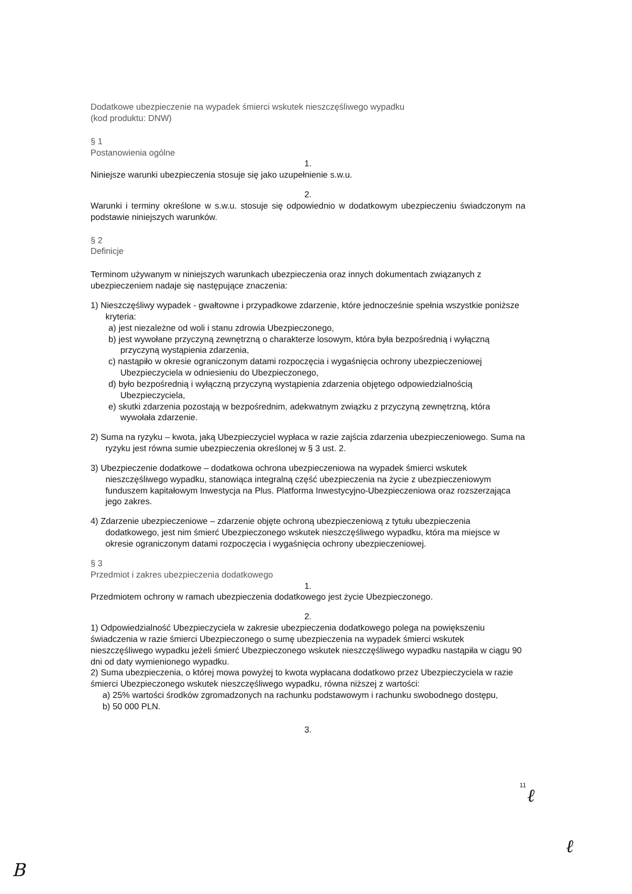Dodatkowe ubezpieczenie na wypadek śmierci wskutek nieszczęśliwego wypadku
(kod produktu: DNW)
§ 1
Postanowienia ogólne
1.
Niniejsze warunki ubezpieczenia stosuje się jako uzupełnienie s.w.u.
2.
Warunki i terminy określone w s.w.u. stosuje się odpowiednio w dodatkowym ubezpieczeniu świadczonym na podstawie niniejszych warunków.
§ 2
Definicje
Terminom używanym w niniejszych warunkach ubezpieczenia oraz innych dokumentach związanych z ubezpieczeniem nadaje się następujące znaczenia:
1) Nieszczęśliwy wypadek - gwałtowne i przypadkowe zdarzenie, które jednocześnie spełnia wszystkie poniższe kryteria:
a) jest niezależne od woli i stanu zdrowia Ubezpieczonego,
b) jest wywołane przyczyną zewnętrzną o charakterze losowym, która była bezpośrednią i wyłączną przyczyną wystąpienia zdarzenia,
c) nastąpiło w okresie ograniczonym datami rozpoczęcia i wygaśnięcia ochrony ubezpieczeniowej Ubezpieczyciela w odniesieniu do Ubezpieczonego,
d) było bezpośrednią i wyłączną przyczyną wystąpienia zdarzenia objętego odpowiedzialnością Ubezpieczyciela,
e) skutki zdarzenia pozostają w bezpośrednim, adekwatnym związku z przyczyną zewnętrzną, która wywołała zdarzenie.
2) Suma na ryzyku – kwota, jaką Ubezpieczyciel wypłaca w razie zajścia zdarzenia ubezpieczeniowego. Suma na ryzyku jest równa sumie ubezpieczenia określonej w § 3 ust. 2.
3) Ubezpieczenie dodatkowe – dodatkowa ochrona ubezpieczeniowa na wypadek śmierci wskutek nieszczęśliwego wypadku, stanowiąca integralną część ubezpieczenia na życie z ubezpieczeniowym funduszem kapitałowym Inwestycja na Plus. Platforma Inwestycyjno-Ubezpieczeniowa oraz rozszerzająca jego zakres.
4) Zdarzenie ubezpieczeniowe – zdarzenie objęte ochroną ubezpieczeniową z tytułu ubezpieczenia dodatkowego, jest nim śmierć Ubezpieczonego wskutek nieszczęśliwego wypadku, która ma miejsce w okresie ograniczonym datami rozpoczęcia i wygaśnięcia ochrony ubezpieczeniowej.
§ 3
Przedmiot i zakres ubezpieczenia dodatkowego
1.
Przedmiotem ochrony w ramach ubezpieczenia dodatkowego jest życie Ubezpieczonego.
2.
1) Odpowiedzialność Ubezpieczyciela w zakresie ubezpieczenia dodatkowego polega na powiększeniu świadczenia w razie śmierci Ubezpieczonego o sumę ubezpieczenia na wypadek śmierci wskutek nieszczęśliwego wypadku jeżeli śmierć Ubezpieczonego wskutek nieszczęśliwego wypadku nastąpiła w ciągu 90 dni od daty wymienionego wypadku.
2) Suma ubezpieczenia, o której mowa powyżej to kwota wypłacana dodatkowo przez Ubezpieczyciela w razie śmierci Ubezpieczonego wskutek nieszczęśliwego wypadku, równa niższej z wartości:
a) 25% wartości środków zgromadzonych na rachunku podstawowym i rachunku swobodnego dostępu,
b) 50 000 PLN.
3.
11 ℓ
ℓ
B